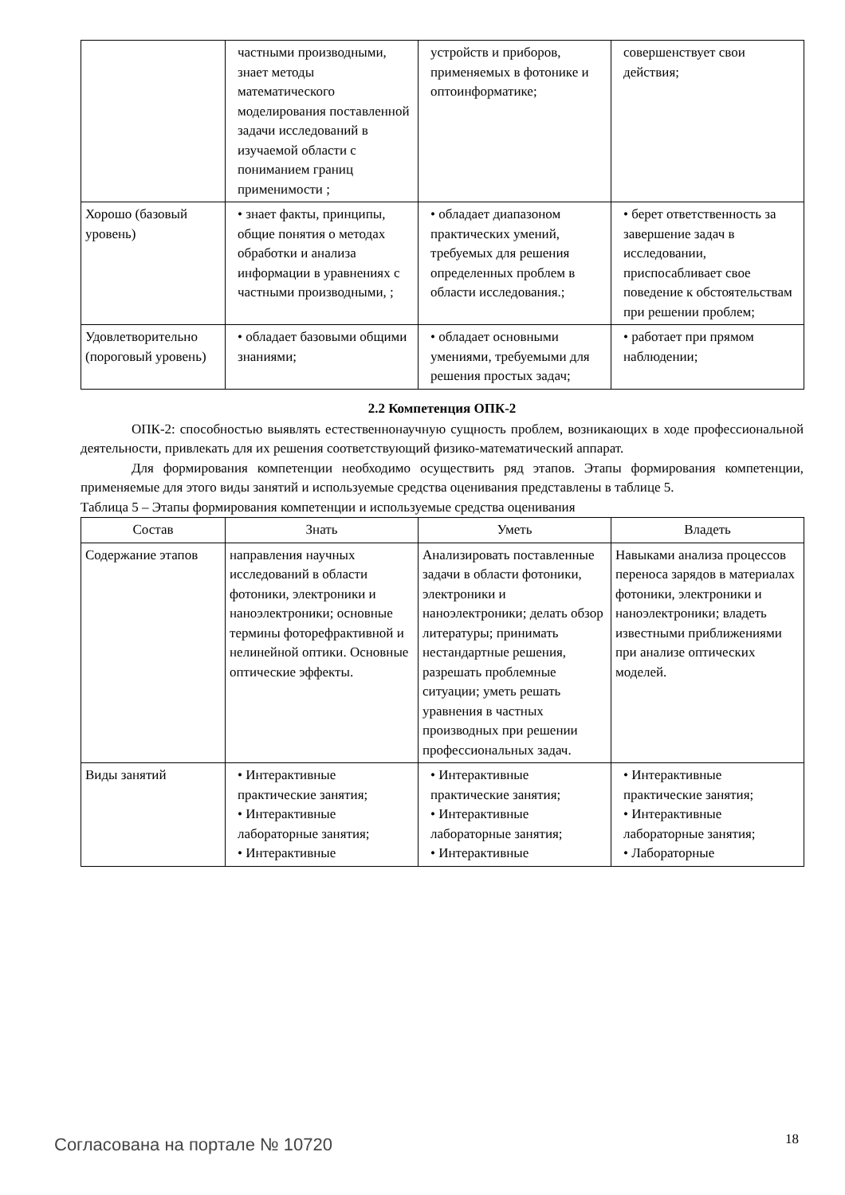| | частными производными, знает методы математического моделирования поставленной задачи исследований в изучаемой области с пониманием границ применимости ; | устройств и приборов, применяемых в фотонике и оптоинформатике; | совершенствует свои действия; |
| Хорошо (базовый уровень) | • знает факты, принципы, общие понятия о методах обработки и анализа информации в уравнениях с частными производными, ; | • обладает диапазоном практических умений, требуемых для решения определенных проблем в области исследования.; | • берет ответственность за завершение задач в исследовании, приспосабливает свое поведение к обстоятельствам при решении проблем; |
| Удовлетворительно (пороговый уровень) | • обладает базовыми общими знаниями; | • обладает основными умениями, требуемыми для решения простых задач; | • работает при прямом наблюдении; |
2.2 Компетенция ОПК-2
ОПК-2: способностью выявлять естественнонаучную сущность проблем, возникающих в ходе профессиональной деятельности, привлекать для их решения соответствующий физико-математический аппарат.
Для формирования компетенции необходимо осуществить ряд этапов. Этапы формирования компетенции, применяемые для этого виды занятий и используемые средства оценивания представлены в таблице 5.
Таблица 5 – Этапы формирования компетенции и используемые средства оценивания
| Состав | Знать | Уметь | Владеть |
| --- | --- | --- | --- |
| Содержание этапов | направления научных исследований в области фотоники, электроники и наноэлектроники; основные термины фоторефрактивной и нелинейной оптики. Основные оптические эффекты. | Анализировать поставленные задачи в области фотоники, электроники и наноэлектроники; делать обзор литературы; принимать нестандартные решения, разрешать проблемные ситуации; уметь решать уравнения в частных производных при решении профессиональных задач. | Навыками анализа процессов переноса зарядов в материалах фотоники, электроники и наноэлектроники; владеть известными приближениями при анализе оптических моделей. |
| Виды занятий | • Интерактивные практические занятия; • Интерактивные лабораторные занятия; • Интерактивные | • Интерактивные практические занятия; • Интерактивные лабораторные занятия; • Интерактивные | • Интерактивные практические занятия; • Интерактивные лабораторные занятия; • Лабораторные |
Согласована на портале № 10720 18